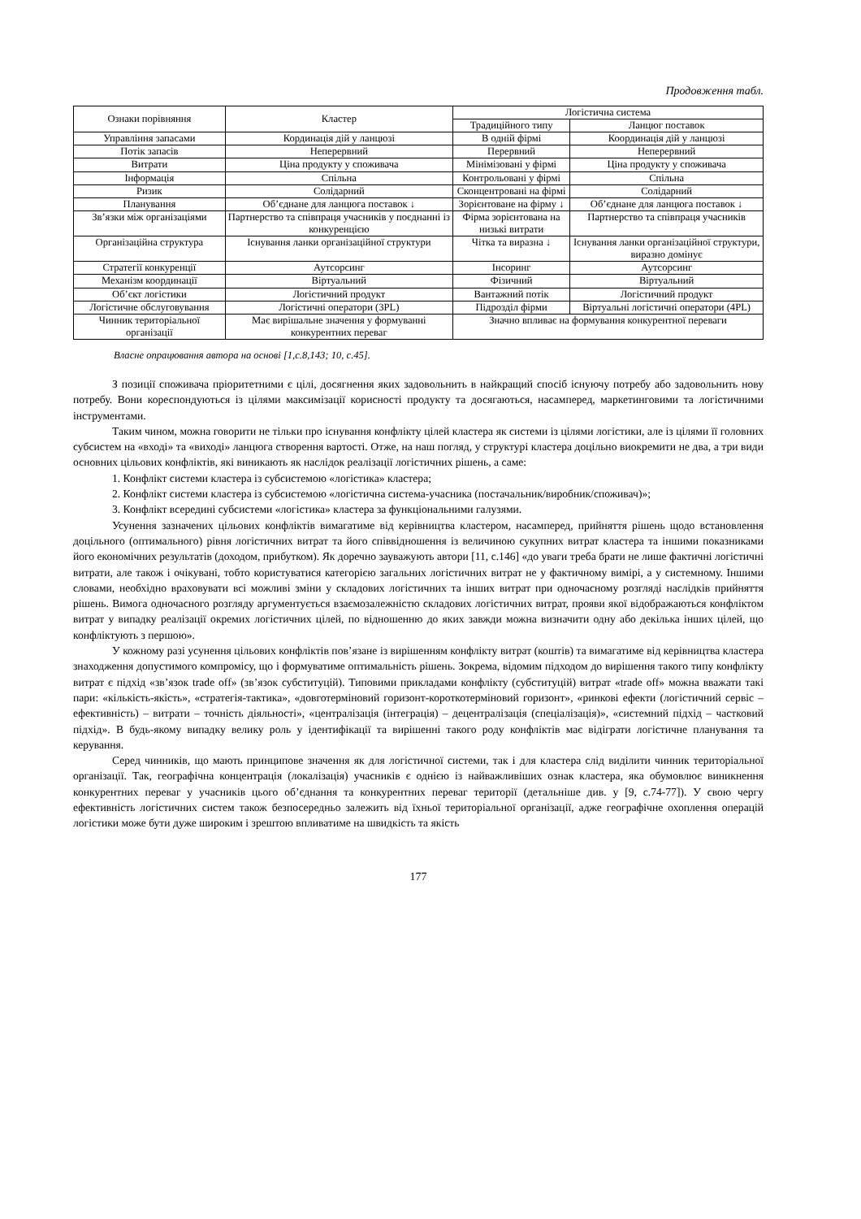Продовження табл.
| Ознаки порівняння | Кластер | Логістична система | |
| --- | --- | --- | --- |
| | | Традиційного типу | Ланцюг поставок |
| Управління запасами | Кординація дій у ланцюзі | В одній фірмі | Координація дій у ланцюзі |
| Потік запасів | Неперервний | Перервний | Неперервний |
| Витрати | Ціна продукту у споживача | Мінімізовані у фірмі | Ціна продукту у споживача |
| Інформація | Спільна | Контрольовані у фірмі | Спільна |
| Ризик | Солідарний | Сконцентровані на фірмі | Солідарний |
| Планування | Об’єднане для ланцюга поставок ↓ | Зорієнтоване на фірму ↓ | Об’єднане для ланцюга поставок ↓ |
| Зв’язки між організаціями | Партнерство та співпраця учасників у поєднанні із конкуренцією | Фірма зорієнтована на низькі витрати | Партнерство та співпраця учасників |
| Організаційна структура | Існування ланки організаційної структури | Чітка та виразна ↓ | Існування ланки організаційної структури, виразно домінує |
| Стратегії конкуренції | Аутсорсинг | Інсоринг | Аутсорсинг |
| Механізм координації | Віртуальний | Фізичний | Віртуальний |
| Об’єкт логістики | Логістичний продукт | Вантажний потік | Логістичний продукт |
| Логістичне обслуговування | Логістичні оператори (3PL) | Підрозділ фірми | Віртуальні логістичні оператори (4PL) |
| Чинник територіальної організації | Має вирішальне значення у формуванні конкурентних переваг | Значно впливає на формування конкурентної переваги | |
Власне опрацювання автора на основі [1,с.8,143; 10, с.45].
З позиції споживача пріоритетними є цілі, досягнення яких задовольнить в найкращий спосіб існуючу потребу або задовольнить нову потребу. Вони кореспондуються із цілями максимізації корисності продукту та досягаються, насамперед, маркетинговими та логістичними інструментами.
Таким чином, можна говорити не тільки про існування конфлікту цілей кластера як системи із цілями логістики, але із цілями її головних субсистем на «вході» та «виході» ланцюга створення вартості. Отже, на наш погляд, у структурі кластера доцільно виокремити не два, а три види основних цільових конфліктів, які виникають як наслідок реалізації логістичних рішень, а саме:
1. Конфлікт системи кластера із субсистемою «логістика» кластера;
2. Конфлікт системи кластера із субсистемою «логістична система-учасника (постачальник/виробник/споживач)»;
3. Конфлікт всередині субсистеми «логістика» кластера за функціональними галузями.
Усунення зазначених цільових конфліктів вимагатиме від керівництва кластером, насамперед, прийняття рішень щодо встановлення доцільного (оптимального) рівня логістичних витрат та його співвідношення із величиною сукупних витрат кластера та іншими показниками його економічних результатів (доходом, прибутком). Як доречно зауважують автори [11, с.146] «до уваги треба брати не лише фактичні логістичні витрати, але також і очікувані, тобто користуватися категорією загальних логістичних витрат не у фактичному вимірі, а у системному. Іншими словами, необхідно враховувати всі можливі зміни у складових логістичних та інших витрат при одночасному розгляді наслідків прийняття рішень. Вимога одночасного розгляду аргументується взаємозалежністю складових логістичних витрат, прояви якої відображаються конфліктом витрат у випадку реалізації окремих логістичних цілей, по відношенню до яких завжди можна визначити одну або декілька інших цілей, що конфліктують з першою».
У кожному разі усунення цільових конфліктів пов’язане із вирішенням конфлікту витрат (коштів) та вимагатиме від керівництва кластера знаходження допустимого компромісу, що і формуватиме оптимальність рішень. Зокрема, відомим підходом до вирішення такого типу конфлікту витрат є підхід «зв’язок trade off» (зв’язок субституцій). Типовими прикладами конфлікту (субституцій) витрат «trade off» можна вважати такі пари: «кількість-якість», «стратегія-тактика», «довготерміновий горизонт-короткотерміновий горизонт», «ринкові ефекти (логістичний сервіс – ефективність) – витрати – точність діяльності», «централізація (інтеграція) – децентралізація (спеціалізація)», «системний підхід – частковий підхід». В будь-якому випадку велику роль у ідентифікації та вирішенні такого роду конфліктів має відіграти логістичне планування та керування.
Серед чинників, що мають принципове значення як для логістичної системи, так і для кластера слід виділити чинник територіальної організації. Так, географічна концентрація (локалізація) учасників є однією із найважливіших ознак кластера, яка обумовлює виникнення конкурентних переваг у учасників цього об’єднання та конкурентних переваг території (детальніше див. у [9, с.74-77]). У свою чергу ефективність логістичних систем також безпосередньо залежить від їхньої територіальної організації, адже географічне охоплення операцій логістики може бути дуже широким і зрештою впливатиме на швидкість та якість
177